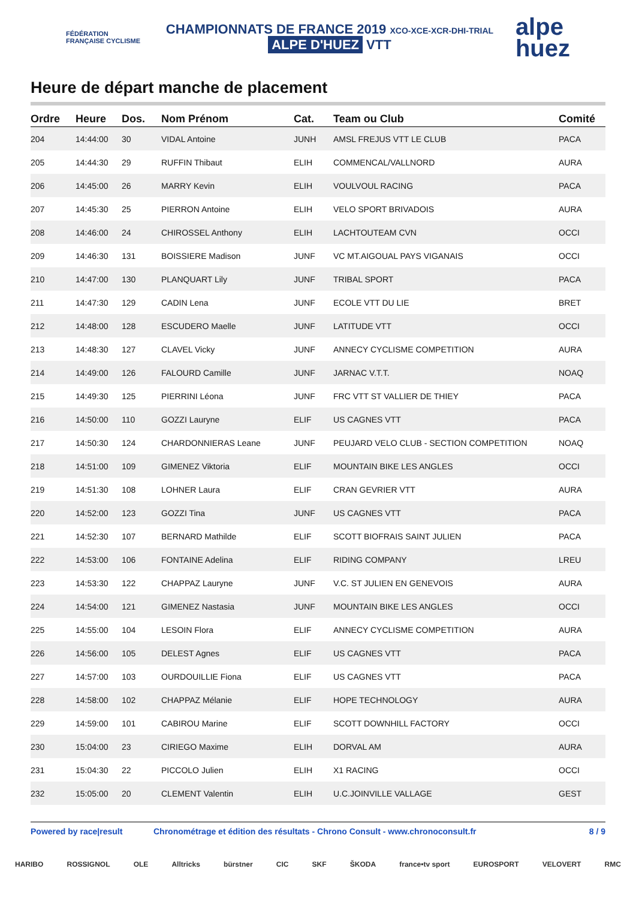FÉDÉRATION FRANÇAISE CYCLISME
CHAMPIONNATS DE FRANCE 2019 XCO-XCE-XCR-DHI-TRIAL
ALPE D'HUEZ VTT
alpe
huez
Heure de départ manche de placement
| Ordre | Heure | Dos. | Nom Prénom | Cat. | Team ou Club | Comité |
| --- | --- | --- | --- | --- | --- | --- |
| 204 | 14:44:00 | 30 | VIDAL Antoine | JUNH | AMSL FREJUS VTT LE CLUB | PACA |
| 205 | 14:44:30 | 29 | RUFFIN Thibaut | ELIH | COMMENCAL/VALLNORD | AURA |
| 206 | 14:45:00 | 26 | MARRY Kevin | ELIH | VOULVOUL RACING | PACA |
| 207 | 14:45:30 | 25 | PIERRON Antoine | ELIH | VELO SPORT BRIVADOIS | AURA |
| 208 | 14:46:00 | 24 | CHIROSSEL Anthony | ELIH | LACHTOUTEAM CVN | OCCI |
| 209 | 14:46:30 | 131 | BOISSIERE Madison | JUNF | VC MT.AIGOUAL PAYS VIGANAIS | OCCI |
| 210 | 14:47:00 | 130 | PLANQUART Lily | JUNF | TRIBAL SPORT | PACA |
| 211 | 14:47:30 | 129 | CADIN Lena | JUNF | ECOLE VTT DU LIE | BRET |
| 212 | 14:48:00 | 128 | ESCUDERO Maelle | JUNF | LATITUDE VTT | OCCI |
| 213 | 14:48:30 | 127 | CLAVEL Vicky | JUNF | ANNECY CYCLISME COMPETITION | AURA |
| 214 | 14:49:00 | 126 | FALOURD Camille | JUNF | JARNAC V.T.T. | NOAQ |
| 215 | 14:49:30 | 125 | PIERRINI Léona | JUNF | FRC VTT ST VALLIER DE THIEY | PACA |
| 216 | 14:50:00 | 110 | GOZZI Lauryne | ELIF | US CAGNES VTT | PACA |
| 217 | 14:50:30 | 124 | CHARDONNIERAS Leane | JUNF | PEUJARD VELO CLUB - SECTION COMPETITION | NOAQ |
| 218 | 14:51:00 | 109 | GIMENEZ Viktoria | ELIF | MOUNTAIN BIKE LES ANGLES | OCCI |
| 219 | 14:51:30 | 108 | LOHNER Laura | ELIF | CRAN GEVRIER VTT | AURA |
| 220 | 14:52:00 | 123 | GOZZI Tina | JUNF | US CAGNES VTT | PACA |
| 221 | 14:52:30 | 107 | BERNARD Mathilde | ELIF | SCOTT BIOFRAIS SAINT JULIEN | PACA |
| 222 | 14:53:00 | 106 | FONTAINE Adelina | ELIF | RIDING COMPANY | LREU |
| 223 | 14:53:30 | 122 | CHAPPAZ Lauryne | JUNF | V.C. ST JULIEN EN GENEVOIS | AURA |
| 224 | 14:54:00 | 121 | GIMENEZ Nastasia | JUNF | MOUNTAIN BIKE LES ANGLES | OCCI |
| 225 | 14:55:00 | 104 | LESOIN Flora | ELIF | ANNECY CYCLISME COMPETITION | AURA |
| 226 | 14:56:00 | 105 | DELEST Agnes | ELIF | US CAGNES VTT | PACA |
| 227 | 14:57:00 | 103 | OURDOUILLIE Fiona | ELIF | US CAGNES VTT | PACA |
| 228 | 14:58:00 | 102 | CHAPPAZ Mélanie | ELIF | HOPE TECHNOLOGY | AURA |
| 229 | 14:59:00 | 101 | CABIROU Marine | ELIF | SCOTT DOWNHILL FACTORY | OCCI |
| 230 | 15:04:00 | 23 | CIRIEGO Maxime | ELIH | DORVAL AM | AURA |
| 231 | 15:04:30 | 22 | PICCOLO Julien | ELIH | X1 RACING | OCCI |
| 232 | 15:05:00 | 20 | CLEMENT Valentin | ELIH | U.C.JOINVILLE VALLAGE | GEST |
Powered by race|result Chronométrage et édition des résultats - Chrono Consult - www.chronoconsult.fr 8 / 9
HARIBO ROSSIGNOL OLE Alltricks bürstner CIC SKF ŠKODA france•tv sport EUROSPORT VELOVERT RMC